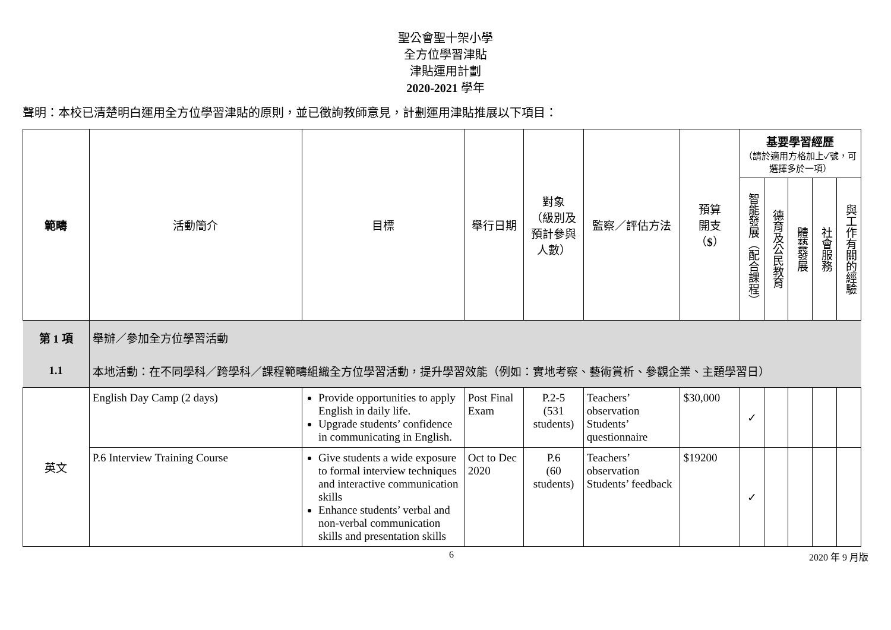聖公會聖十架小學
全方位學習津貼
津貼運用計劃
2020-2021 學年
聲明：本校已清楚明白運用全方位學習津貼的原則，並已徵詢教師意見，計劃運用津貼推展以下項目：
| 範疇 | 活動簡介 | 目標 | 舉行日期 | 對象 （級別及預計參與人數） | 監察／評估方法 | 預算 開支 （ $ ） | 基要學習經歷 （請於適用方格加上✓號，可選擇多於一項） | | | | |
| --- | --- | --- | --- | --- | --- | --- | --- | --- | --- | --- | --- |
| | | | | | | | 智能發展（配合課程） | 德育及公民教育 | 體藝發展 | 社會服務 | 與工作有關的經驗 |
| 第 1 項 | 舉辦／參加全方位學習活動 | | | | | | | | | | |
| 1.1 | 本地活動：在不同學科／跨學科／課程範疇組織全方位學習活動，提升學習效能（例如：實地考察、藝術賞析、參觀企業、主題學習日） | | | | | | | | | | |
| 英文 | English Day Camp (2 days) | Provide opportunities to apply English in daily life. Upgrade students’ confidence in communicating in English. | Post Final Exam | P.2-5 (531 students) | Teachers’ observation Students’ questionnaire | $30,000 | ✓ | | | | |
| | P.6 Interview Training Course | Give students a wide exposure to formal interview techniques and interactive communication skills Enhance students’ verbal and non-verbal communication skills and presentation skills | Oct to Dec 2020 | P.6 (60 students) | Teachers’ observation Students’ feedback | $19200 | ✓ | | | | |
6 2020 年 9 月版